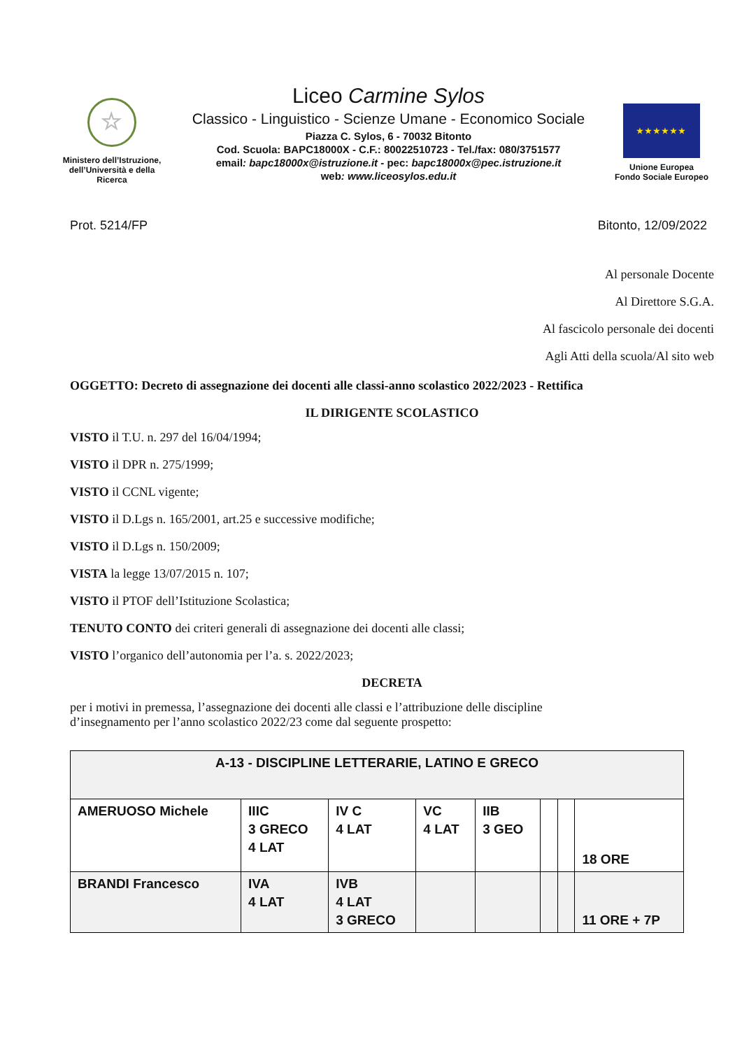☆
Ministero dell’Istruzione, dell’Università e della Ricerca
Liceo Carmine Sylos
Classico - Linguistico - Scienze Umane - Economico Sociale
Piazza C. Sylos, 6 - 70032 Bitonto
Cod. Scuola: BAPC18000X - C.F.: 80022510723 - Tel./fax: 080/3751577
email: bapc18000x@istruzione.it - pec: bapc18000x@pec.istruzione.it
web: www.liceosylos.edu.it
★★★★★★
Unione Europea
Fondo Sociale Europeo
Prot. 5214/FP Bitonto, 12/09/2022
Al personale Docente
Al Direttore S.G.A.
Al fascicolo personale dei docenti
Agli Atti della scuola/Al sito web
OGGETTO: Decreto di assegnazione dei docenti alle classi-anno scolastico 2022/2023 - Rettifica
IL DIRIGENTE SCOLASTICO
VISTO il T.U. n. 297 del 16/04/1994;
VISTO il DPR n. 275/1999;
VISTO il CCNL vigente;
VISTO il D.Lgs n. 165/2001, art.25 e successive modifiche;
VISTO il D.Lgs n. 150/2009;
VISTA la legge 13/07/2015 n. 107;
VISTO il PTOF dell’Istituzione Scolastica;
TENUTO CONTO dei criteri generali di assegnazione dei docenti alle classi;
VISTO l’organico dell’autonomia per l’a. s. 2022/2023;
DECRETA
per i motivi in premessa, l’assegnazione dei docenti alle classi e l’attribuzione delle discipline d’insegnamento per l’anno scolastico 2022/23 come dal seguente prospetto:
| A-13 - DISCIPLINE LETTERARIE, LATINO E GRECO | | | | | | | |
| AMERUOSO Michele | IIIC 3 GRECO 4 LAT | IV C 4 LAT | VC 4 LAT | IIB 3 GEO | | | 18 ORE |
| BRANDI Francesco | IVA 4 LAT | IVB 4 LAT 3 GRECO | | | | | 11 ORE + 7P |